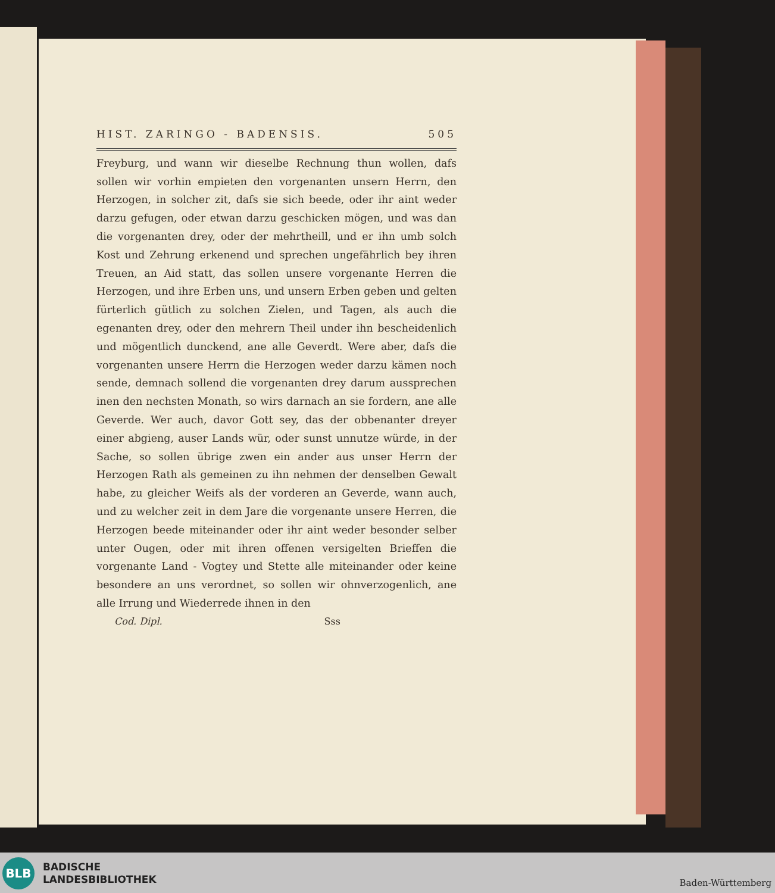HIST. ZARINGO - BADENSIS. 505
Freyburg, und wann wir dieselbe Rechnung thun wollen, dafs sollen wir vorhin empieten den vorgenanten unsern Herrn, den Herzogen, in solcher zit, dafs sie sich beede, oder ihr aint weder darzu gefugen, oder etwan darzu geschicken mögen, und was dan die vorgenanten drey, oder der mehrtheill, und er ihn umb solch Kost und Zehrung erkenend und sprechen ungefährlich bey ihren Treuen, an Aid statt, das sollen unsere vorgenante Herren die Herzogen, und ihre Erben uns, und unsern Erben geben und gelten fürterlich gütlich zu solchen Zielen, und Tagen, als auch die egenanten drey, oder den mehrern Theil under ihn bescheidenlich und mögentlich dunckend, ane alle Geverdt. Were aber, dafs die vorgenanten unsere Herrn die Herzogen weder darzu kämen noch sende, demnach sollend die vorgenanten drey darum aussprechen inen den nechsten Monath, so wirs darnach an sie fordern, ane alle Geverde. Wer auch, davor Gott sey, das der obbenanter dreyer einer abgieng, auser Lands wür, oder sunst unnutze würde, in der Sache, so sollen übrige zwen ein ander aus unser Herrn der Herzogen Rath als gemeinen zu ihn nehmen der denselben Gewalt habe, zu gleicher Weifs als der vorderen an Geverde, wann auch, und zu welcher zeit in dem Jare die vorgenante unsere Herren, die Herzogen beede miteinander oder ihr aint weder besonder selber unter Ougen, oder mit ihren offenen versigelten Brieffen die vorgenante Land - Vogtey und Stette alle miteinander oder keine besondere an uns verordnet, so sollen wir ohnverzogenlich, ane alle Irrung und Wiederrede ihnen in den
Cod. Dipl. Sss
BLB
BADISCHE
LANDESBIBLIOTHEK
Baden-Württemberg